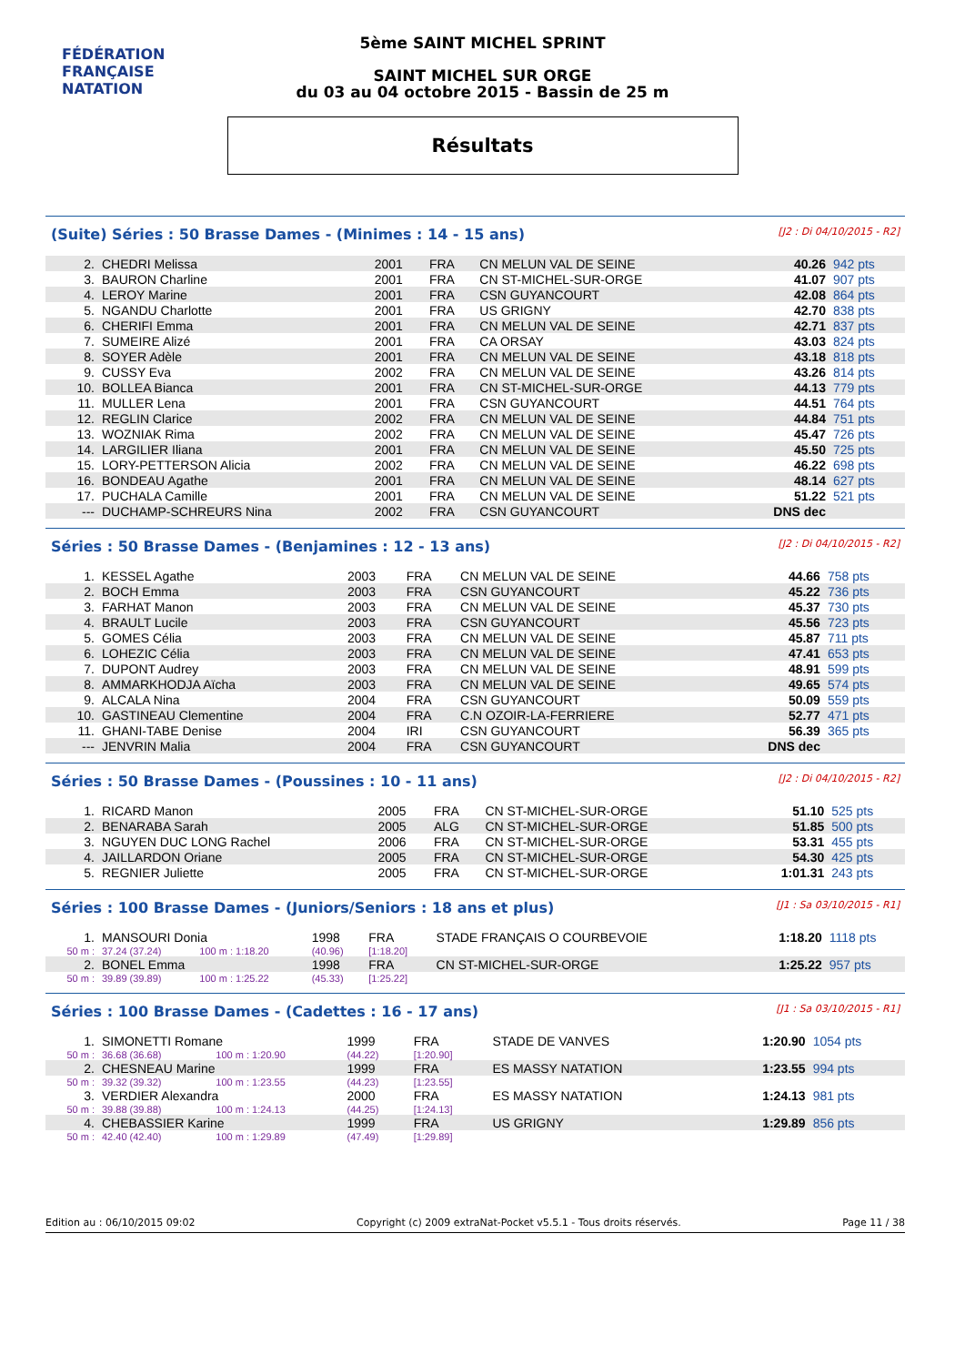FÉDÉRATION FRANÇAISE
NATATION
5ème SAINT MICHEL SPRINT
SAINT MICHEL SUR ORGE
du 03 au 04 octobre 2015 - Bassin de 25 m
Résultats
(Suite) Séries : 50 Brasse Dames - (Minimes : 14 - 15 ans) [J2 : Di 04/10/2015 - R2]
| 2. | CHEDRI Melissa | 2001 | FRA | CN MELUN VAL DE SEINE | 40.26 | 942 pts |
| 3. | BAURON Charline | 2001 | FRA | CN ST-MICHEL-SUR-ORGE | 41.07 | 907 pts |
| 4. | LEROY Marine | 2001 | FRA | CSN GUYANCOURT | 42.08 | 864 pts |
| 5. | NGANDU Charlotte | 2001 | FRA | US GRIGNY | 42.70 | 838 pts |
| 6. | CHERIFI Emma | 2001 | FRA | CN MELUN VAL DE SEINE | 42.71 | 837 pts |
| 7. | SUMEIRE Alizé | 2001 | FRA | CA ORSAY | 43.03 | 824 pts |
| 8. | SOYER Adèle | 2001 | FRA | CN MELUN VAL DE SEINE | 43.18 | 818 pts |
| 9. | CUSSY Eva | 2002 | FRA | CN MELUN VAL DE SEINE | 43.26 | 814 pts |
| 10. | BOLLEA Bianca | 2001 | FRA | CN ST-MICHEL-SUR-ORGE | 44.13 | 779 pts |
| 11. | MULLER Lena | 2001 | FRA | CSN GUYANCOURT | 44.51 | 764 pts |
| 12. | REGLIN Clarice | 2002 | FRA | CN MELUN VAL DE SEINE | 44.84 | 751 pts |
| 13. | WOZNIAK Rima | 2002 | FRA | CN MELUN VAL DE SEINE | 45.47 | 726 pts |
| 14. | LARGILIER Iliana | 2001 | FRA | CN MELUN VAL DE SEINE | 45.50 | 725 pts |
| 15. | LORY-PETTERSON Alicia | 2002 | FRA | CN MELUN VAL DE SEINE | 46.22 | 698 pts |
| 16. | BONDEAU Agathe | 2001 | FRA | CN MELUN VAL DE SEINE | 48.14 | 627 pts |
| 17. | PUCHALA Camille | 2001 | FRA | CN MELUN VAL DE SEINE | 51.22 | 521 pts |
| --- | DUCHAMP-SCHREURS Nina | 2002 | FRA | CSN GUYANCOURT | DNS dec | |
Séries : 50 Brasse Dames - (Benjamines : 12 - 13 ans) [J2 : Di 04/10/2015 - R2]
| 1. | KESSEL Agathe | 2003 | FRA | CN MELUN VAL DE SEINE | 44.66 | 758 pts |
| 2. | BOCH Emma | 2003 | FRA | CSN GUYANCOURT | 45.22 | 736 pts |
| 3. | FARHAT Manon | 2003 | FRA | CN MELUN VAL DE SEINE | 45.37 | 730 pts |
| 4. | BRAULT Lucile | 2003 | FRA | CSN GUYANCOURT | 45.56 | 723 pts |
| 5. | GOMES Célia | 2003 | FRA | CN MELUN VAL DE SEINE | 45.87 | 711 pts |
| 6. | LOHEZIC Célia | 2003 | FRA | CN MELUN VAL DE SEINE | 47.41 | 653 pts |
| 7. | DUPONT Audrey | 2003 | FRA | CN MELUN VAL DE SEINE | 48.91 | 599 pts |
| 8. | AMMARKHODJA Aïcha | 2003 | FRA | CN MELUN VAL DE SEINE | 49.65 | 574 pts |
| 9. | ALCALA Nina | 2004 | FRA | CSN GUYANCOURT | 50.09 | 559 pts |
| 10. | GASTINEAU Clementine | 2004 | FRA | C.N OZOIR-LA-FERRIERE | 52.77 | 471 pts |
| 11. | GHANI-TABE Denise | 2004 | IRI | CSN GUYANCOURT | 56.39 | 365 pts |
| --- | JENVRIN Malia | 2004 | FRA | CSN GUYANCOURT | DNS dec | |
Séries : 50 Brasse Dames - (Poussines : 10 - 11 ans) [J2 : Di 04/10/2015 - R2]
| 1. | RICARD Manon | 2005 | FRA | CN ST-MICHEL-SUR-ORGE | 51.10 | 525 pts |
| 2. | BENARABA Sarah | 2005 | ALG | CN ST-MICHEL-SUR-ORGE | 51.85 | 500 pts |
| 3. | NGUYEN DUC LONG Rachel | 2006 | FRA | CN ST-MICHEL-SUR-ORGE | 53.31 | 455 pts |
| 4. | JAILLARDON Oriane | 2005 | FRA | CN ST-MICHEL-SUR-ORGE | 54.30 | 425 pts |
| 5. | REGNIER Juliette | 2005 | FRA | CN ST-MICHEL-SUR-ORGE | 1:01.31 | 243 pts |
Séries : 100 Brasse Dames - (Juniors/Seniors : 18 ans et plus) [J1 : Sa 03/10/2015 - R1]
| 1. | MANSOURI Donia | | 1998 | FRA | STADE FRANÇAIS O COURBEVOIE | 1:18.20 | 1118 pts |
| 50 m : | 37.24 (37.24) | 100 m : 1:18.20 | (40.96) | [1:18.20] | | | |
| 2. | BONEL Emma | | 1998 | FRA | CN ST-MICHEL-SUR-ORGE | 1:25.22 | 957 pts |
| 50 m : | 39.89 (39.89) | 100 m : 1:25.22 | (45.33) | [1:25.22] | | | |
Séries : 100 Brasse Dames - (Cadettes : 16 - 17 ans) [J1 : Sa 03/10/2015 - R1]
| 1. | SIMONETTI Romane | | 1999 | FRA | STADE DE VANVES | 1:20.90 | 1054 pts |
| 50 m : | 36.68 (36.68) | 100 m : 1:20.90 | (44.22) | [1:20.90] | | | |
| 2. | CHESNEAU Marine | | 1999 | FRA | ES MASSY NATATION | 1:23.55 | 994 pts |
| 50 m : | 39.32 (39.32) | 100 m : 1:23.55 | (44.23) | [1:23.55] | | | |
| 3. | VERDIER Alexandra | | 2000 | FRA | ES MASSY NATATION | 1:24.13 | 981 pts |
| 50 m : | 39.88 (39.88) | 100 m : 1:24.13 | (44.25) | [1:24.13] | | | |
| 4. | CHEBASSIER Karine | | 1999 | FRA | US GRIGNY | 1:29.89 | 856 pts |
| 50 m : | 42.40 (42.40) | 100 m : 1:29.89 | (47.49) | [1:29.89] | | | |
Edition au : 06/10/2015 09:02 Copyright (c) 2009 extraNat-Pocket v5.5.1 - Tous droits réservés. Page 11 / 38